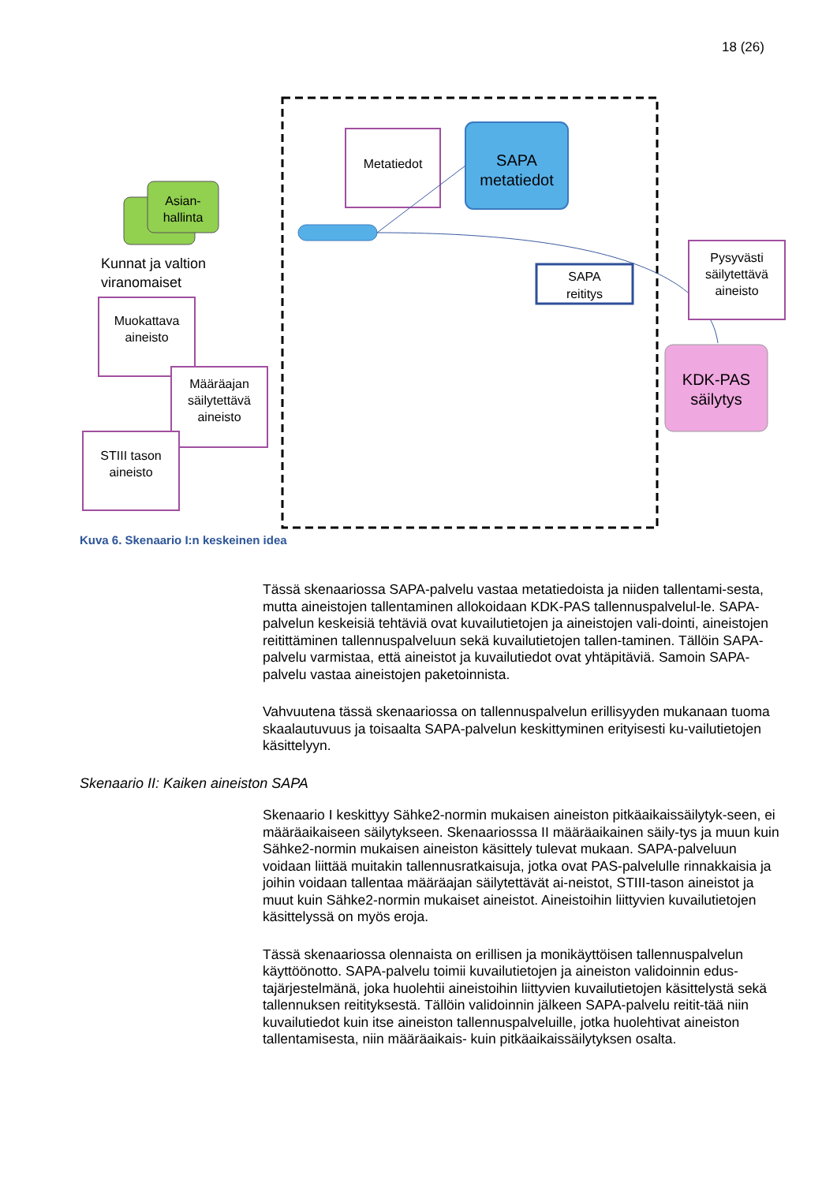18 (26)
Asian-
hallinta
Kunnat ja valtion
viranomaiset
Metatiedot
SAPA
metatiedot
SAPA
reititys
Pysyvästi
säilytettävä
aineisto
KDK-PAS
säilytys
Muokattava
aineisto
Määräajan
säilytettävä
aineisto
STIII tason
aineisto
Kuva 6. Skenaario I:n keskeinen idea
Tässä skenaariossa SAPA-palvelu vastaa metatiedoista ja niiden tallentami-sesta, mutta aineistojen tallentaminen allokoidaan KDK-PAS tallennuspalvelul-le. SAPA-palvelun keskeisiä tehtäviä ovat kuvailutietojen ja aineistojen vali-dointi, aineistojen reitittäminen tallennuspalveluun sekä kuvailutietojen tallen-taminen. Tällöin SAPA-palvelu varmistaa, että aineistot ja kuvailutiedot ovat yhtäpitäviä. Samoin SAPA-palvelu vastaa aineistojen paketoinnista.
Vahvuutena tässä skenaariossa on tallennuspalvelun erillisyyden mukanaan tuoma skaalautuvuus ja toisaalta SAPA-palvelun keskittyminen erityisesti ku-vailutietojen käsittelyyn.
Skenaario II: Kaiken aineiston SAPA
Skenaario I keskittyy Sähke2-normin mukaisen aineiston pitkäaikaissäilytyk-seen, ei määräaikaiseen säilytykseen. Skenaariosssa II määräaikainen säily-tys ja muun kuin Sähke2-normin mukaisen aineiston käsittely tulevat mukaan. SAPA-palveluun voidaan liittää muitakin tallennusratkaisuja, jotka ovat PAS-palvelulle rinnakkaisia ja joihin voidaan tallentaa määräajan säilytettävät ai-neistot, STIII-tason aineistot ja muut kuin Sähke2-normin mukaiset aineistot. Aineistoihin liittyvien kuvailutietojen käsittelyssä on myös eroja.
Tässä skenaariossa olennaista on erillisen ja monikäyttöisen tallennuspalvelun käyttöönotto. SAPA-palvelu toimii kuvailutietojen ja aineiston validoinnin edus-tajärjestelmänä, joka huolehtii aineistoihin liittyvien kuvailutietojen käsittelystä sekä tallennuksen reitityksestä. Tällöin validoinnin jälkeen SAPA-palvelu reitit-tää niin kuvailutiedot kuin itse aineiston tallennuspalveluille, jotka huolehtivat aineiston tallentamisesta, niin määräaikais- kuin pitkäaikaissäilytyksen osalta.